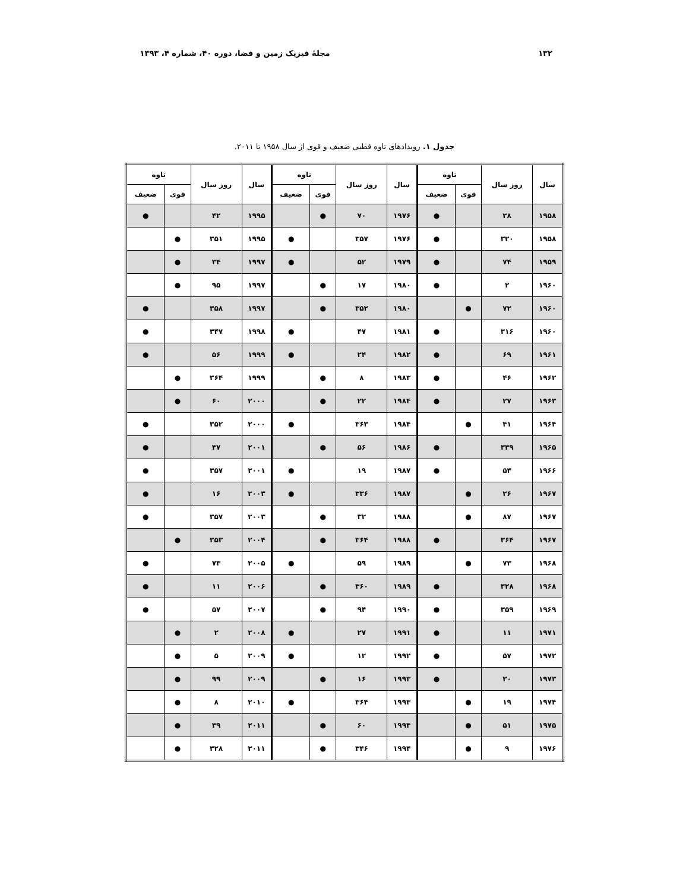۱۳۲ مجلهٔ فیزیک زمین و فضا، دوره ۴۰، شماره ۴، ۱۳۹۳
جدول ۱. رویدادهای تاوه قطبی ضعیف و قوی از سال ۱۹۵۸ تا ۲۰۱۱.
| سال | روز سال | تاوه | | سال | روز سال | تاوه | | سال | روز سال | تاوه | |
| --- | --- | --- | --- | --- | --- | --- | --- | --- | --- | --- | --- |
| | | قوی | ضعیف | | | قوی | ضعیف | | | قوی | ضعیف |
| ۱۹۵۸ | ۲۸ | | ● | ۱۹۷۶ | ۷۰ | ● | | ۱۹۹۵ | ۴۲ | | ● |
| ۱۹۵۸ | ۳۲۰ | | ● | ۱۹۷۶ | ۳۵۷ | | ● | ۱۹۹۵ | ۳۵۱ | ● | |
| ۱۹۵۹ | ۷۴ | | ● | ۱۹۷۹ | ۵۲ | | ● | ۱۹۹۷ | ۳۴ | ● | |
| ۱۹۶۰ | ۲ | | ● | ۱۹۸۰ | ۱۷ | ● | | ۱۹۹۷ | ۹۵ | ● | |
| ۱۹۶۰ | ۷۲ | ● | | ۱۹۸۰ | ۳۵۲ | ● | | ۱۹۹۷ | ۳۵۸ | | ● |
| ۱۹۶۰ | ۳۱۶ | | ● | ۱۹۸۱ | ۴۷ | | ● | ۱۹۹۸ | ۳۴۷ | | ● |
| ۱۹۶۱ | ۶۹ | | ● | ۱۹۸۲ | ۲۴ | | ● | ۱۹۹۹ | ۵۶ | | ● |
| ۱۹۶۲ | ۴۶ | | ● | ۱۹۸۳ | ۸ | ● | | ۱۹۹۹ | ۳۶۴ | ● | |
| ۱۹۶۳ | ۲۷ | | ● | ۱۹۸۴ | ۲۲ | ● | | ۲۰۰۰ | ۶۰ | ● | |
| ۱۹۶۴ | ۴۱ | ● | | ۱۹۸۴ | ۳۶۳ | | ● | ۲۰۰۰ | ۳۵۲ | | ● |
| ۱۹۶۵ | ۳۳۹ | | ● | ۱۹۸۶ | ۵۶ | ● | | ۲۰۰۱ | ۴۷ | | ● |
| ۱۹۶۶ | ۵۴ | | ● | ۱۹۸۷ | ۱۹ | | ● | ۲۰۰۱ | ۳۵۷ | | ● |
| ۱۹۶۷ | ۲۶ | ● | | ۱۹۸۷ | ۳۳۶ | | ● | ۲۰۰۳ | ۱۶ | | ● |
| ۱۹۶۷ | ۸۷ | ● | | ۱۹۸۸ | ۳۲ | ● | | ۲۰۰۳ | ۳۵۷ | | ● |
| ۱۹۶۷ | ۳۶۴ | | ● | ۱۹۸۸ | ۳۶۴ | ● | | ۲۰۰۴ | ۳۵۳ | ● | |
| ۱۹۶۸ | ۷۳ | ● | | ۱۹۸۹ | ۵۹ | | ● | ۲۰۰۵ | ۷۳ | | ● |
| ۱۹۶۸ | ۳۲۸ | | ● | ۱۹۸۹ | ۳۶۰ | ● | | ۲۰۰۶ | ۱۱ | | ● |
| ۱۹۶۹ | ۳۵۹ | | ● | ۱۹۹۰ | ۹۴ | ● | | ۲۰۰۷ | ۵۷ | | ● |
| ۱۹۷۱ | ۱۱ | | ● | ۱۹۹۱ | ۲۷ | | ● | ۲۰۰۸ | ۲ | ● | |
| ۱۹۷۲ | ۵۷ | | ● | ۱۹۹۲ | ۱۲ | | ● | ۲۰۰۹ | ۵ | ● | |
| ۱۹۷۳ | ۳۰ | | ● | ۱۹۹۳ | ۱۶ | ● | | ۲۰۰۹ | ۹۹ | ● | |
| ۱۹۷۴ | ۱۹ | ● | | ۱۹۹۳ | ۳۶۴ | | ● | ۲۰۱۰ | ۸ | ● | |
| ۱۹۷۵ | ۵۱ | ● | | ۱۹۹۴ | ۶۰ | ● | | ۲۰۱۱ | ۳۹ | ● | |
| ۱۹۷۶ | ۹ | ● | | ۱۹۹۴ | ۳۴۶ | ● | | ۲۰۱۱ | ۳۲۸ | ● | |